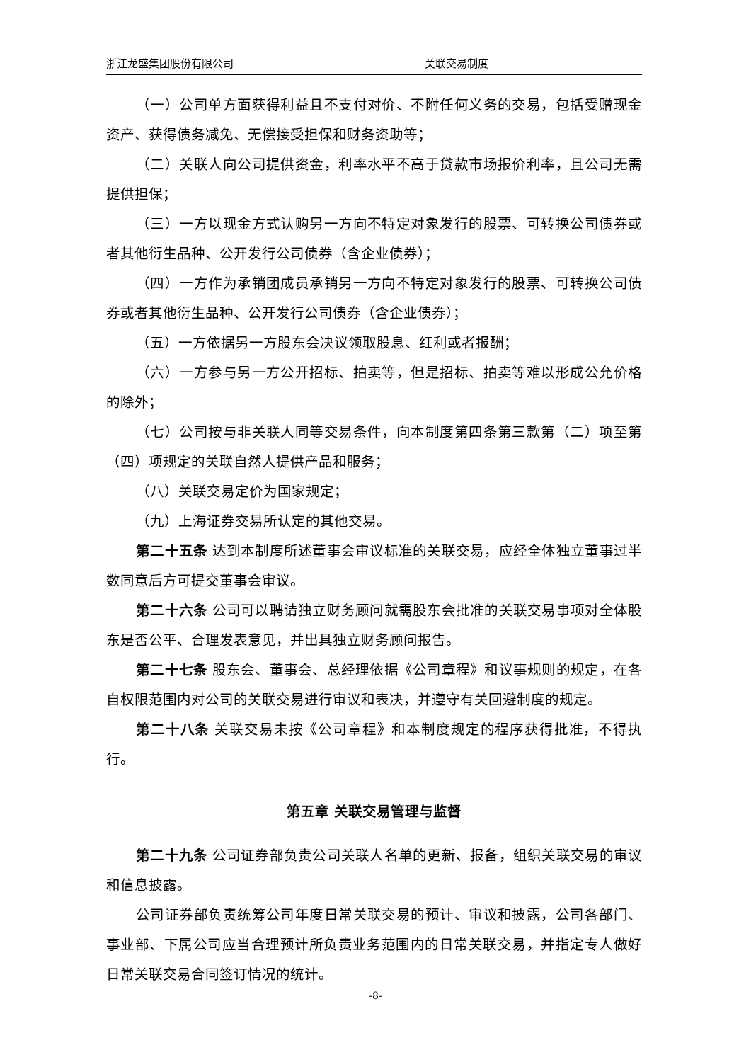浙江龙盛集团股份有限公司 关联交易制度
（一）公司单方面获得利益且不支付对价、不附任何义务的交易，包括受赠现金资产、获得债务减免、无偿接受担保和财务资助等；
（二）关联人向公司提供资金，利率水平不高于贷款市场报价利率，且公司无需提供担保；
（三）一方以现金方式认购另一方向不特定对象发行的股票、可转换公司债券或者其他衍生品种、公开发行公司债券（含企业债券）；
（四）一方作为承销团成员承销另一方向不特定对象发行的股票、可转换公司债券或者其他衍生品种、公开发行公司债券（含企业债券）；
（五）一方依据另一方股东会决议领取股息、红利或者报酬；
（六）一方参与另一方公开招标、拍卖等，但是招标、拍卖等难以形成公允价格的除外；
（七）公司按与非关联人同等交易条件，向本制度第四条第三款第（二）项至第（四）项规定的关联自然人提供产品和服务；
（八）关联交易定价为国家规定；
（九）上海证券交易所认定的其他交易。
第二十五条 达到本制度所述董事会审议标准的关联交易，应经全体独立董事过半数同意后方可提交董事会审议。
第二十六条 公司可以聘请独立财务顾问就需股东会批准的关联交易事项对全体股东是否公平、合理发表意见，并出具独立财务顾问报告。
第二十七条 股东会、董事会、总经理依据《公司章程》和议事规则的规定，在各自权限范围内对公司的关联交易进行审议和表决，并遵守有关回避制度的规定。
第二十八条 关联交易未按《公司章程》和本制度规定的程序获得批准，不得执行。
第五章 关联交易管理与监督
第二十九条 公司证券部负责公司关联人名单的更新、报备，组织关联交易的审议和信息披露。
公司证券部负责统筹公司年度日常关联交易的预计、审议和披露，公司各部门、事业部、下属公司应当合理预计所负责业务范围内的日常关联交易，并指定专人做好日常关联交易合同签订情况的统计。
-8-